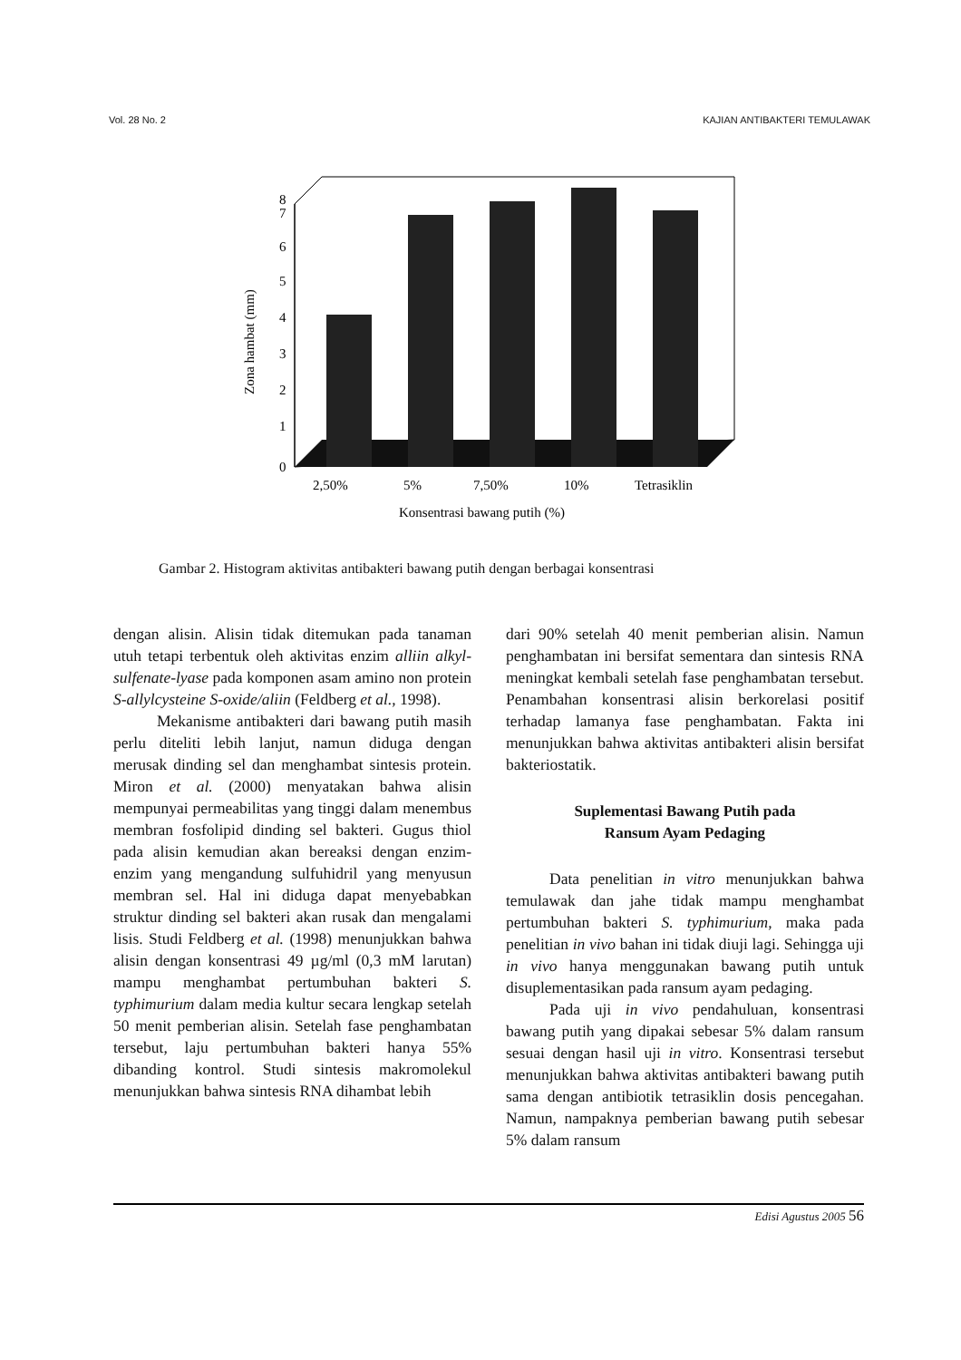Vol. 28 No. 2 KAJIAN ANTIBAKTERI TEMULAWAK
0
1
2
3
4
5
6
7
8
Zona hambat (mm)
2,50%
5%
7,50%
10%
Tetrasiklin
Konsentrasi bawang putih (%)
Gambar 2. Histogram aktivitas antibakteri bawang putih dengan berbagai konsentrasi
dengan alisin. Alisin tidak ditemukan pada tanaman utuh tetapi terbentuk oleh aktivitas enzim alliin alkyl-sulfenate-lyase pada komponen asam amino non protein S-allylcysteine S-oxide/aliin (Feldberg et al., 1998).
Mekanisme antibakteri dari bawang putih masih perlu diteliti lebih lanjut, namun diduga dengan merusak dinding sel dan menghambat sintesis protein. Miron et al. (2000) menyatakan bahwa alisin mempunyai permeabilitas yang tinggi dalam menembus membran fosfolipid dinding sel bakteri. Gugus thiol pada alisin kemudian akan bereaksi dengan enzim-enzim yang mengandung sulfuhidril yang menyusun membran sel. Hal ini diduga dapat menyebabkan struktur dinding sel bakteri akan rusak dan mengalami lisis. Studi Feldberg et al. (1998) menunjukkan bahwa alisin dengan konsentrasi 49 µg/ml (0,3 mM larutan) mampu menghambat pertumbuhan bakteri S. typhimurium dalam media kultur secara lengkap setelah 50 menit pemberian alisin. Setelah fase penghambatan tersebut, laju pertumbuhan bakteri hanya 55% dibanding kontrol. Studi sintesis makromolekul menunjukkan bahwa sintesis RNA dihambat lebih
dari 90% setelah 40 menit pemberian alisin. Namun penghambatan ini bersifat sementara dan sintesis RNA meningkat kembali setelah fase penghambatan tersebut. Penambahan konsentrasi alisin berkorelasi positif terhadap lamanya fase penghambatan. Fakta ini menunjukkan bahwa aktivitas antibakteri alisin bersifat bakteriostatik.
Suplementasi Bawang Putih pada
Ransum Ayam Pedaging
Data penelitian in vitro menunjukkan bahwa temulawak dan jahe tidak mampu menghambat pertumbuhan bakteri S. typhimurium, maka pada penelitian in vivo bahan ini tidak diuji lagi. Sehingga uji in vivo hanya menggunakan bawang putih untuk disuplementasikan pada ransum ayam pedaging.
Pada uji in vivo pendahuluan, konsentrasi bawang putih yang dipakai sebesar 5% dalam ransum sesuai dengan hasil uji in vitro. Konsentrasi tersebut menunjukkan bahwa aktivitas antibakteri bawang putih sama dengan antibiotik tetrasiklin dosis pencegahan. Namun, nampaknya pemberian bawang putih sebesar 5% dalam ransum
Edisi Agustus 2005 56